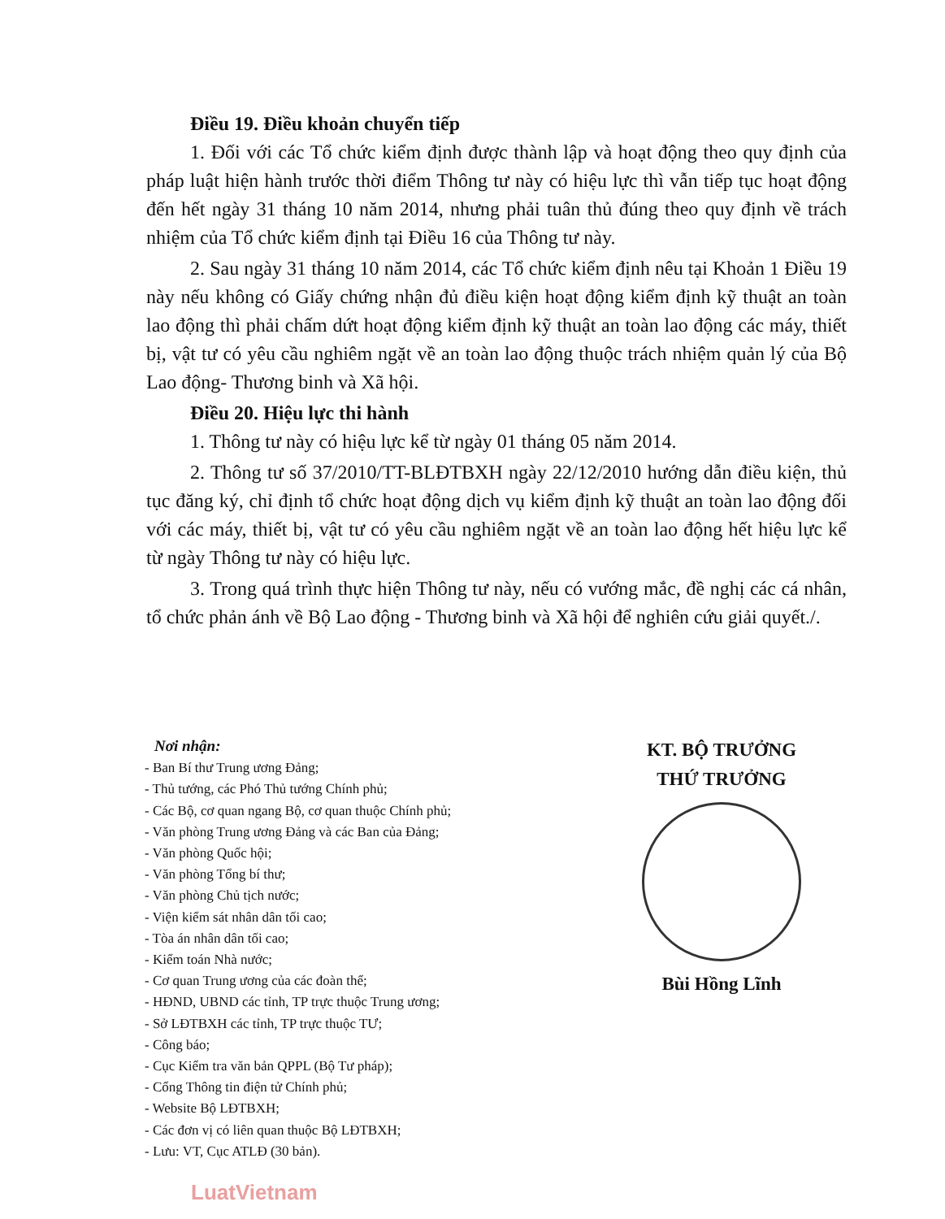Điều 19. Điều khoản chuyển tiếp
1. Đối với các Tổ chức kiểm định được thành lập và hoạt động theo quy định của pháp luật hiện hành trước thời điểm Thông tư này có hiệu lực thì vẫn tiếp tục hoạt động đến hết ngày 31 tháng 10 năm 2014, nhưng phải tuân thủ đúng theo quy định về trách nhiệm của Tổ chức kiểm định tại Điều 16 của Thông tư này.
2. Sau ngày 31 tháng 10 năm 2014, các Tổ chức kiểm định nêu tại Khoản 1 Điều 19 này nếu không có Giấy chứng nhận đủ điều kiện hoạt động kiểm định kỹ thuật an toàn lao động thì phải chấm dứt hoạt động kiểm định kỹ thuật an toàn lao động các máy, thiết bị, vật tư có yêu cầu nghiêm ngặt về an toàn lao động thuộc trách nhiệm quản lý của Bộ Lao động- Thương binh và Xã hội.
Điều 20. Hiệu lực thi hành
1. Thông tư này có hiệu lực kể từ ngày 01 tháng 05 năm 2014.
2. Thông tư số 37/2010/TT-BLĐTBXH ngày 22/12/2010 hướng dẫn điều kiện, thủ tục đăng ký, chỉ định tổ chức hoạt động dịch vụ kiểm định kỹ thuật an toàn lao động đối với các máy, thiết bị, vật tư có yêu cầu nghiêm ngặt về an toàn lao động hết hiệu lực kể từ ngày Thông tư này có hiệu lực.
3. Trong quá trình thực hiện Thông tư này, nếu có vướng mắc, đề nghị các cá nhân, tổ chức phản ánh về Bộ Lao động - Thương binh và Xã hội để nghiên cứu giải quyết./.
Nơi nhận:
- Ban Bí thư Trung ương Đảng;
- Thủ tướng, các Phó Thủ tướng Chính phủ;
- Các Bộ, cơ quan ngang Bộ, cơ quan thuộc Chính phủ;
- Văn phòng Trung ương Đảng và các Ban của Đảng;
- Văn phòng Quốc hội;
- Văn phòng Tổng bí thư;
- Văn phòng Chủ tịch nước;
- Viện kiểm sát nhân dân tối cao;
- Tòa án nhân dân tối cao;
- Kiểm toán Nhà nước;
- Cơ quan Trung ương của các đoàn thể;
- HĐND, UBND các tỉnh, TP trực thuộc Trung ương;
- Sở LĐTBXH các tỉnh, TP trực thuộc TƯ;
- Công báo;
- Cục Kiểm tra văn bản QPPL (Bộ Tư pháp);
- Cổng Thông tin điện tử Chính phủ;
- Website Bộ LĐTBXH;
- Các đơn vị có liên quan thuộc Bộ LĐTBXH;
- Lưu: VT, Cục ATLĐ (30 bản).
KT. BỘ TRƯỞNG
THỨ TRƯỞNG
Bùi Hồng Lĩnh
LuatVietnam